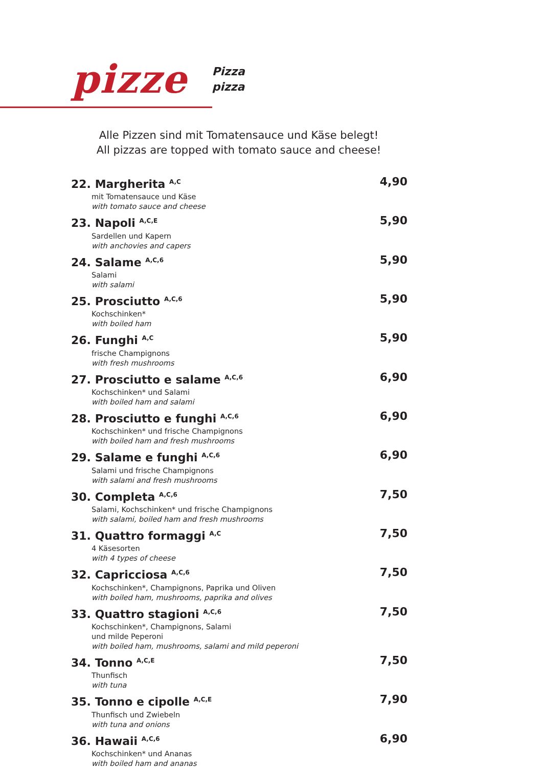pizze
Pizza
pizza
Alle Pizzen sind mit Tomatensauce und Käse belegt!
All pizzas are topped with tomato sauce and cheese!
22. Margherita <sup>A,C</sup>
mit Tomatensauce und Käse
with tomato sauce and cheese
4,90
23. Napoli <sup>A,C,E</sup>
Sardellen und Kapern
with anchovies and capers
5,90
24. Salame <sup>A,C,6</sup>
Salami
with salami
5,90
25. Prosciutto <sup>A,C,6</sup>
Kochschinken*
with boiled ham
5,90
26. Funghi <sup>A,C</sup>
frische Champignons
with fresh mushrooms
5,90
27. Prosciutto e salame <sup>A,C,6</sup>
Kochschinken* und Salami
with boiled ham and salami
6,90
28. Prosciutto e funghi <sup>A,C,6</sup>
Kochschinken* und frische Champignons
with boiled ham and fresh mushrooms
6,90
29. Salame e funghi <sup>A,C,6</sup>
Salami und frische Champignons
with salami and fresh mushrooms
6,90
30. Completa <sup>A,C,6</sup>
Salami, Kochschinken* und frische Champignons
with salami, boiled ham and fresh mushrooms
7,50
31. Quattro formaggi <sup>A,C</sup>
4 Käsesorten
with 4 types of cheese
7,50
32. Capricciosa <sup>A,C,6</sup>
Kochschinken*, Champignons, Paprika und Oliven
with boiled ham, mushrooms, paprika and olives
7,50
33. Quattro stagioni <sup>A,C,6</sup>
Kochschinken*, Champignons, Salami
und milde Peperoni
with boiled ham, mushrooms, salami and mild peperoni
7,50
34. Tonno <sup>A,C,E</sup>
Thunfisch
with tuna
7,50
35. Tonno e cipolle <sup>A,C,E</sup>
Thunfisch und Zwiebeln
with tuna and onions
7,90
36. Hawaii <sup>A,C,6</sup>
Kochschinken* und Ananas
with boiled ham and ananas
6,90